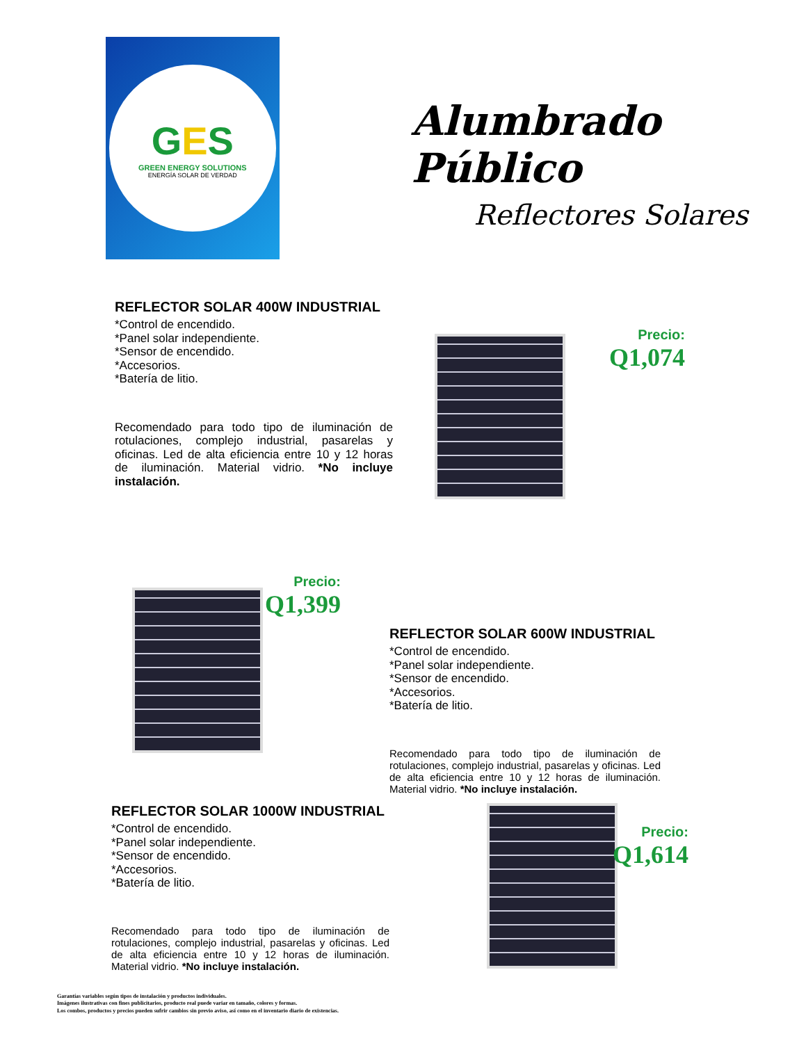GES
GREEN ENERGY SOLUTIONS
ENERGÍA SOLAR DE VERDAD
Alumbrado Público
Reflectores Solares
REFLECTOR SOLAR 400W INDUSTRIAL
*Control de encendido.
*Panel solar independiente.
*Sensor de encendido.
*Accesorios.
*Batería de litio.
Recomendado para todo tipo de iluminación de rotulaciones, complejo industrial, pasarelas y oficinas. Led de alta eficiencia entre 10 y 12 horas de iluminación. Material vidrio. *No incluye instalación.
Precio:
Q1,074
Precio:
Q1,399
REFLECTOR SOLAR 600W INDUSTRIAL
*Control de encendido.
*Panel solar independiente.
*Sensor de encendido.
*Accesorios.
*Batería de litio.
Recomendado para todo tipo de iluminación de rotulaciones, complejo industrial, pasarelas y oficinas. Led de alta eficiencia entre 10 y 12 horas de iluminación. Material vidrio. *No incluye instalación.
REFLECTOR SOLAR 1000W INDUSTRIAL
*Control de encendido.
*Panel solar independiente.
*Sensor de encendido.
*Accesorios.
*Batería de litio.
Recomendado para todo tipo de iluminación de rotulaciones, complejo industrial, pasarelas y oficinas. Led de alta eficiencia entre 10 y 12 horas de iluminación. Material vidrio. *No incluye instalación.
Precio:
Q1,614
Garantías variables según tipos de instalación y productos individuales.
Imágenes ilustrativas con fines publicitarios, producto real puede variar en tamaño, colores y formas.
Los combos, productos y precios pueden sufrir cambios sin previo aviso, así como en el inventario diario de existencias.